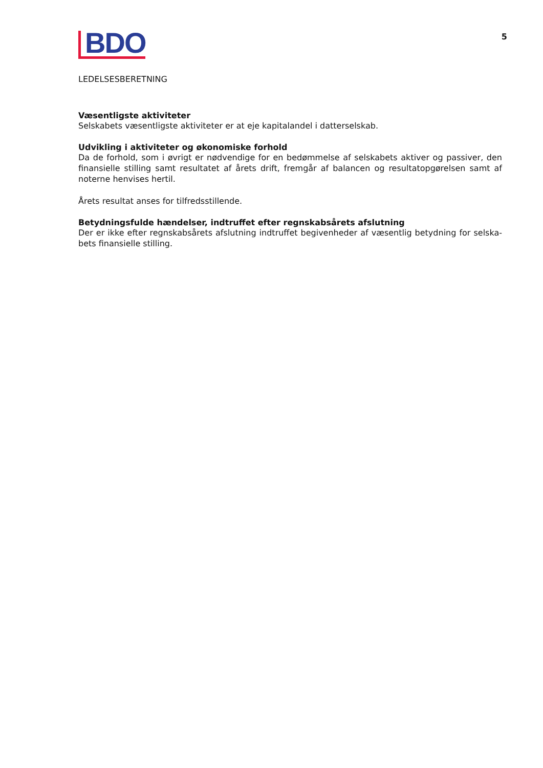BDO
5
LEDELSESBERETNING
Væsentligste aktiviteter
Selskabets væsentligste aktiviteter er at eje kapitalandel i datterselskab.
Udvikling i aktiviteter og økonomiske forhold
Da de forhold, som i øvrigt er nødvendige for en bedømmelse af selskabets aktiver og passiver, den finansielle stilling samt resultatet af årets drift, fremgår af balancen og resultatopgørelsen samt af noterne henvises hertil.
Årets resultat anses for tilfredsstillende.
Betydningsfulde hændelser, indtruffet efter regnskabsårets afslutning
Der er ikke efter regnskabsårets afslutning indtruffet begivenheder af væsentlig betydning for selska-bets finansielle stilling.